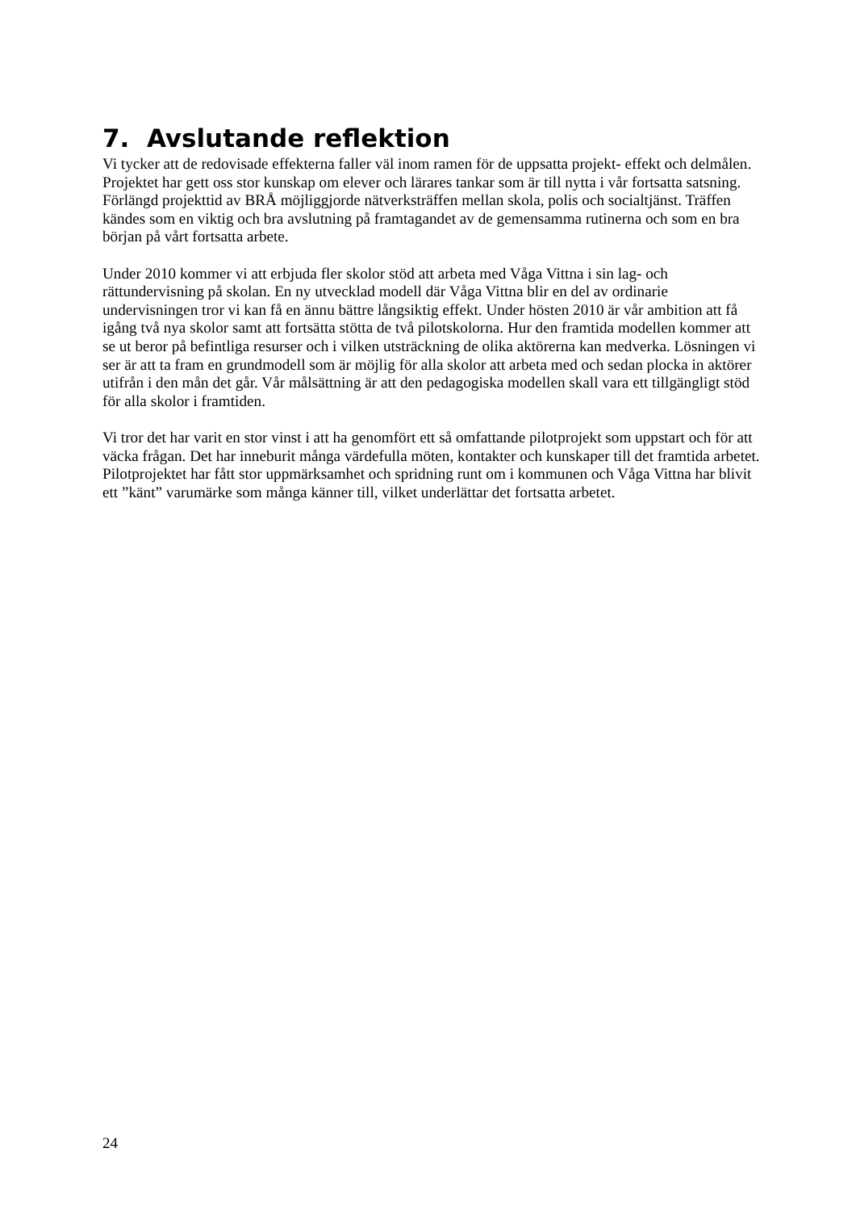7. Avslutande reflektion
Vi tycker att de redovisade effekterna faller väl inom ramen för de uppsatta projekt- effekt och delmålen. Projektet har gett oss stor kunskap om elever och lärares tankar som är till nytta i vår fortsatta satsning. Förlängd projekttid av BRÅ möjliggjorde nätverksträffen mellan skola, polis och socialtjänst. Träffen kändes som en viktig och bra avslutning på framtagandet av de gemensamma rutinerna och som en bra början på vårt fortsatta arbete.
Under 2010 kommer vi att erbjuda fler skolor stöd att arbeta med Våga Vittna i sin lag- och rättundervisning på skolan. En ny utvecklad modell där Våga Vittna blir en del av ordinarie undervisningen tror vi kan få en ännu bättre långsiktig effekt. Under hösten 2010 är vår ambition att få igång två nya skolor samt att fortsätta stötta de två pilotskolorna. Hur den framtida modellen kommer att se ut beror på befintliga resurser och i vilken utsträckning de olika aktörerna kan medverka. Lösningen vi ser är att ta fram en grundmodell som är möjlig för alla skolor att arbeta med och sedan plocka in aktörer utifrån i den mån det går. Vår målsättning är att den pedagogiska modellen skall vara ett tillgängligt stöd för alla skolor i framtiden.
Vi tror det har varit en stor vinst i att ha genomfört ett så omfattande pilotprojekt som uppstart och för att väcka frågan. Det har inneburit många värdefulla möten, kontakter och kunskaper till det framtida arbetet. Pilotprojektet har fått stor uppmärksamhet och spridning runt om i kommunen och Våga Vittna har blivit ett ”känt” varumärke som många känner till, vilket underlättar det fortsatta arbetet.
24